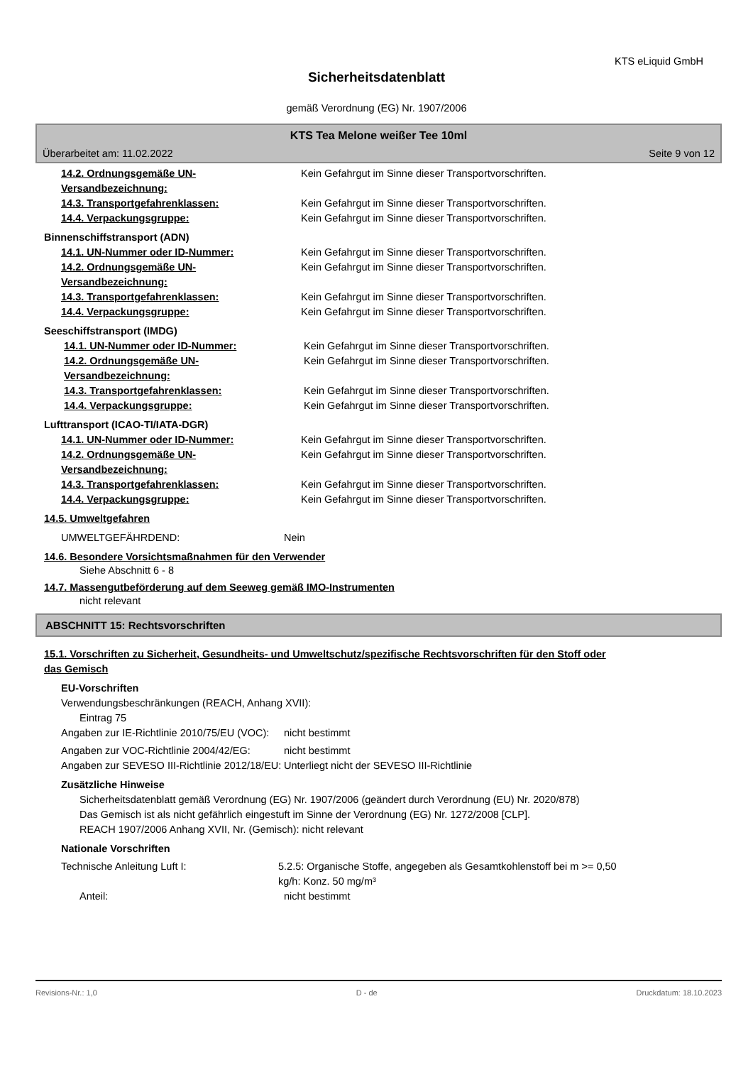KTS eLiquid GmbH
Sicherheitsdatenblatt
gemäß Verordnung (EG) Nr. 1907/2006
KTS Tea Melone weißer Tee 10ml
Überarbeitet am: 11.02.2022 Seite 9 von 12
14.2. Ordnungsgemäße UN-Versandbezeichnung:
Kein Gefahrgut im Sinne dieser Transportvorschriften.
14.3. Transportgefahrenklassen: Kein Gefahrgut im Sinne dieser Transportvorschriften.
14.4. Verpackungsgruppe: Kein Gefahrgut im Sinne dieser Transportvorschriften.
Binnenschiffstransport (ADN)
14.1. UN-Nummer oder ID-Nummer: Kein Gefahrgut im Sinne dieser Transportvorschriften.
14.2. Ordnungsgemäße UN-Versandbezeichnung:
Kein Gefahrgut im Sinne dieser Transportvorschriften.
14.3. Transportgefahrenklassen: Kein Gefahrgut im Sinne dieser Transportvorschriften.
14.4. Verpackungsgruppe: Kein Gefahrgut im Sinne dieser Transportvorschriften.
Seeschiffstransport (IMDG)
14.1. UN-Nummer oder ID-Nummer: Kein Gefahrgut im Sinne dieser Transportvorschriften.
14.2. Ordnungsgemäße UN-Versandbezeichnung:
Kein Gefahrgut im Sinne dieser Transportvorschriften.
14.3. Transportgefahrenklassen: Kein Gefahrgut im Sinne dieser Transportvorschriften.
14.4. Verpackungsgruppe: Kein Gefahrgut im Sinne dieser Transportvorschriften.
Lufttransport (ICAO-TI/IATA-DGR)
14.1. UN-Nummer oder ID-Nummer: Kein Gefahrgut im Sinne dieser Transportvorschriften.
14.2. Ordnungsgemäße UN-Versandbezeichnung:
Kein Gefahrgut im Sinne dieser Transportvorschriften.
14.3. Transportgefahrenklassen: Kein Gefahrgut im Sinne dieser Transportvorschriften.
14.4. Verpackungsgruppe: Kein Gefahrgut im Sinne dieser Transportvorschriften.
14.5. Umweltgefahren
UMWELTGEFÄHRDEND: Nein
14.6. Besondere Vorsichtsmaßnahmen für den Verwender
Siehe Abschnitt 6 - 8
14.7. Massengutbeförderung auf dem Seeweg gemäß IMO-Instrumenten
nicht relevant
ABSCHNITT 15: Rechtsvorschriften
15.1. Vorschriften zu Sicherheit, Gesundheits- und Umweltschutz/spezifische Rechtsvorschriften für den Stoff oder das Gemisch
EU-Vorschriften
Verwendungsbeschränkungen (REACH, Anhang XVII):
Eintrag 75
Angaben zur IE-Richtlinie 2010/75/EU (VOC):
nicht bestimmt
Angaben zur VOC-Richtlinie 2004/42/EG:
nicht bestimmt
Angaben zur SEVESO III-Richtlinie 2012/18/EU:
Unterliegt nicht der SEVESO III-Richtlinie
Zusätzliche Hinweise
Sicherheitsdatenblatt gemäß Verordnung (EG) Nr. 1907/2006 (geändert durch Verordnung (EU) Nr. 2020/878)
Das Gemisch ist als nicht gefährlich eingestuft im Sinne der Verordnung (EG) Nr. 1272/2008 [CLP].
REACH 1907/2006 Anhang XVII, Nr. (Gemisch): nicht relevant
Nationale Vorschriften
Technische Anleitung Luft I: 5.2.5: Organische Stoffe, angegeben als Gesamtkohlenstoff bei m >= 0,50 kg/h: Konz. 50 mg/m³
Anteil: nicht bestimmt
Revisions-Nr.: 1,0 D - de Druckdatum: 18.10.2023